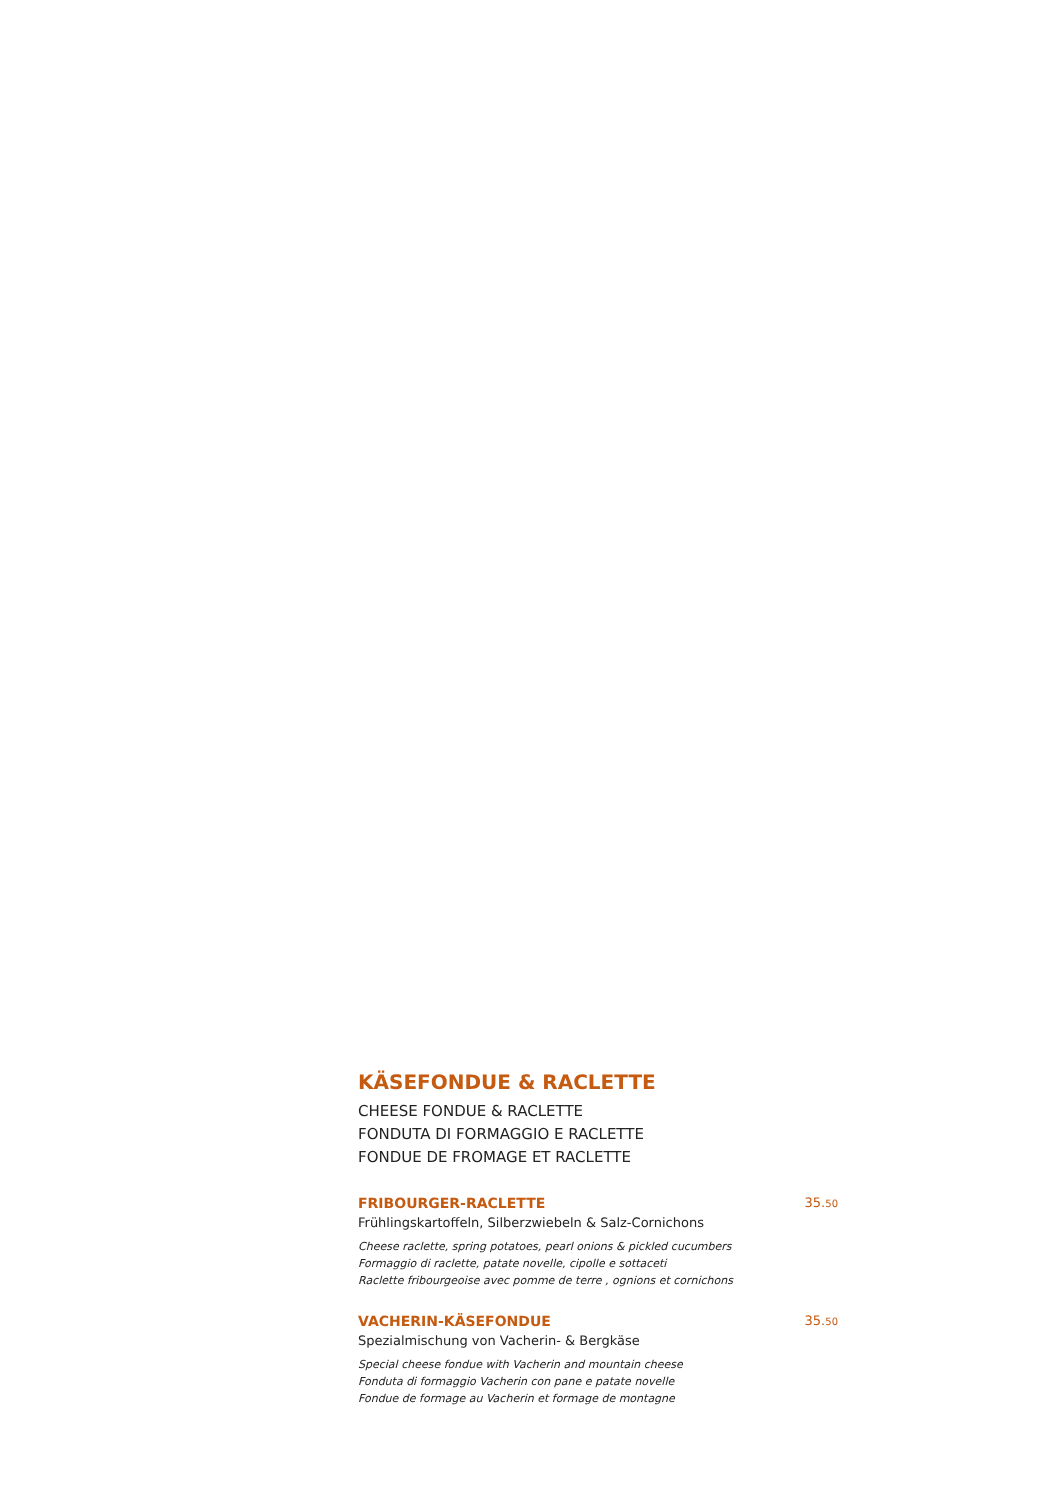KÄSEFONDUE & RACLETTE
CHEESE FONDUE & RACLETTE
FONDUTA DI FORMAGGIO E RACLETTE
FONDUE DE FROMAGE ET RACLETTE
FRIBOURGER-RACLETTE 35.50
Frühlingskartoffeln, Silberzwiebeln & Salz-Cornichons
Cheese raclette, spring potatoes, pearl onions & pickled cucumbers
Formaggio di raclette, patate novelle, cipolle e sottaceti
Raclette fribourgeoise avec pomme de terre , ognions et cornichons
VACHERIN-KÄSEFONDUE 35.50
Spezialmischung von Vacherin- & Bergkäse
Special cheese fondue with Vacherin and mountain cheese
Fonduta di formaggio Vacherin con pane e patate novelle
Fondue de formage au Vacherin et formage de montagne